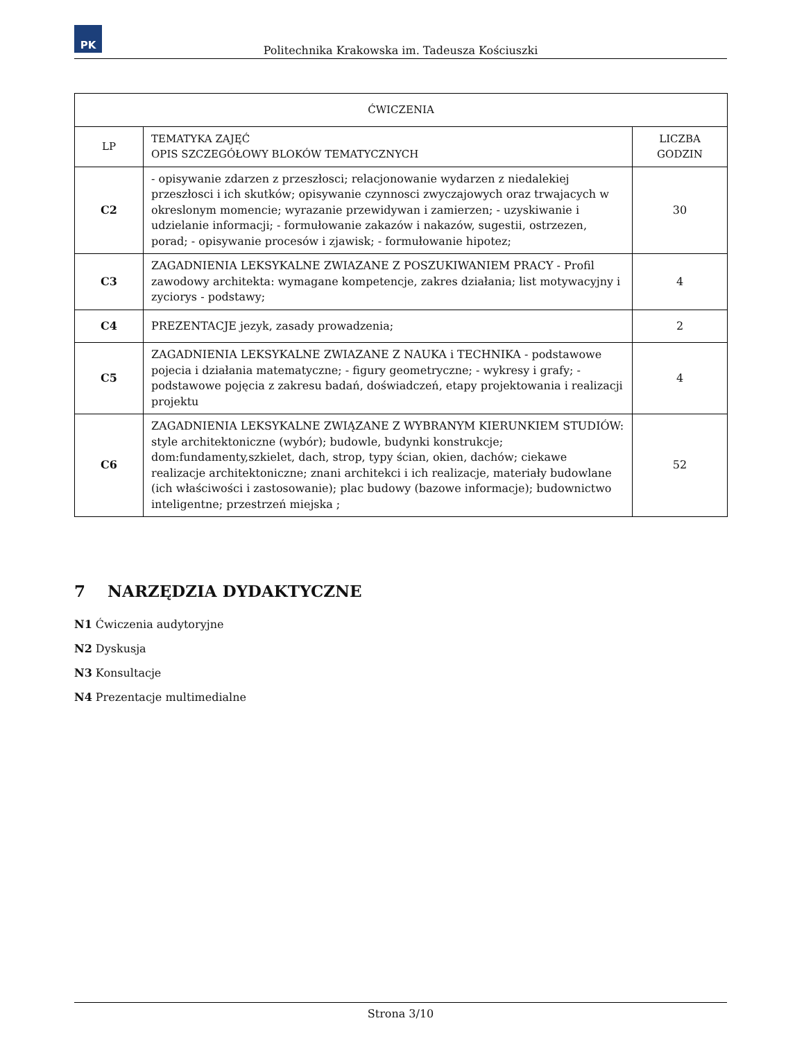PK
Politechnika Krakowska im. Tadeusza Kościuszki
| ĆWICZENIA | | |
| --- | --- | --- |
| LP | TEMATYKA ZAJĘĆ OPIS SZCZEGÓŁOWY BLOKÓW TEMATYCZNYCH | LICZBA GODZIN |
| C2 | - opisywanie zdarzen z przeszłosci; relacjonowanie wydarzen z niedalekiej przeszłosci i ich skutków; opisywanie czynnosci zwyczajowych oraz trwajacych w okreslonym momencie; wyrazanie przewidywan i zamierzen; - uzyskiwanie i udzielanie informacji; - formułowanie zakazów i nakazów, sugestii, ostrzezen, porad; - opisywanie procesów i zjawisk; - formułowanie hipotez; | 30 |
| C3 | ZAGADNIENIA LEKSYKALNE ZWIAZANE Z POSZUKIWANIEM PRACY - Profil zawodowy architekta: wymagane kompetencje, zakres działania; list motywacyjny i zyciorys - podstawy; | 4 |
| C4 | PREZENTACJE jezyk, zasady prowadzenia; | 2 |
| C5 | ZAGADNIENIA LEKSYKALNE ZWIAZANE Z NAUKA i TECHNIKA - podstawowe pojecia i działania matematyczne; - figury geometryczne; - wykresy i grafy; - podstawowe pojęcia z zakresu badań, doświadczeń, etapy projektowania i realizacji projektu | 4 |
| C6 | ZAGADNIENIA LEKSYKALNE ZWIĄZANE Z WYBRANYM KIERUNKIEM STUDIÓW: style architektoniczne (wybór); budowle, budynki konstrukcje; dom:fundamenty,szkielet, dach, strop, typy ścian, okien, dachów; ciekawe realizacje architektoniczne; znani architekci i ich realizacje, materiały budowlane (ich właściwości i zastosowanie); plac budowy (bazowe informacje); budownictwo inteligentne; przestrzeń miejska ; | 52 |
7 NARZĘDZIA DYDAKTYCZNE
N1 Ćwiczenia audytoryjne
N2 Dyskusja
N3 Konsultacje
N4 Prezentacje multimedialne
Strona 3/10